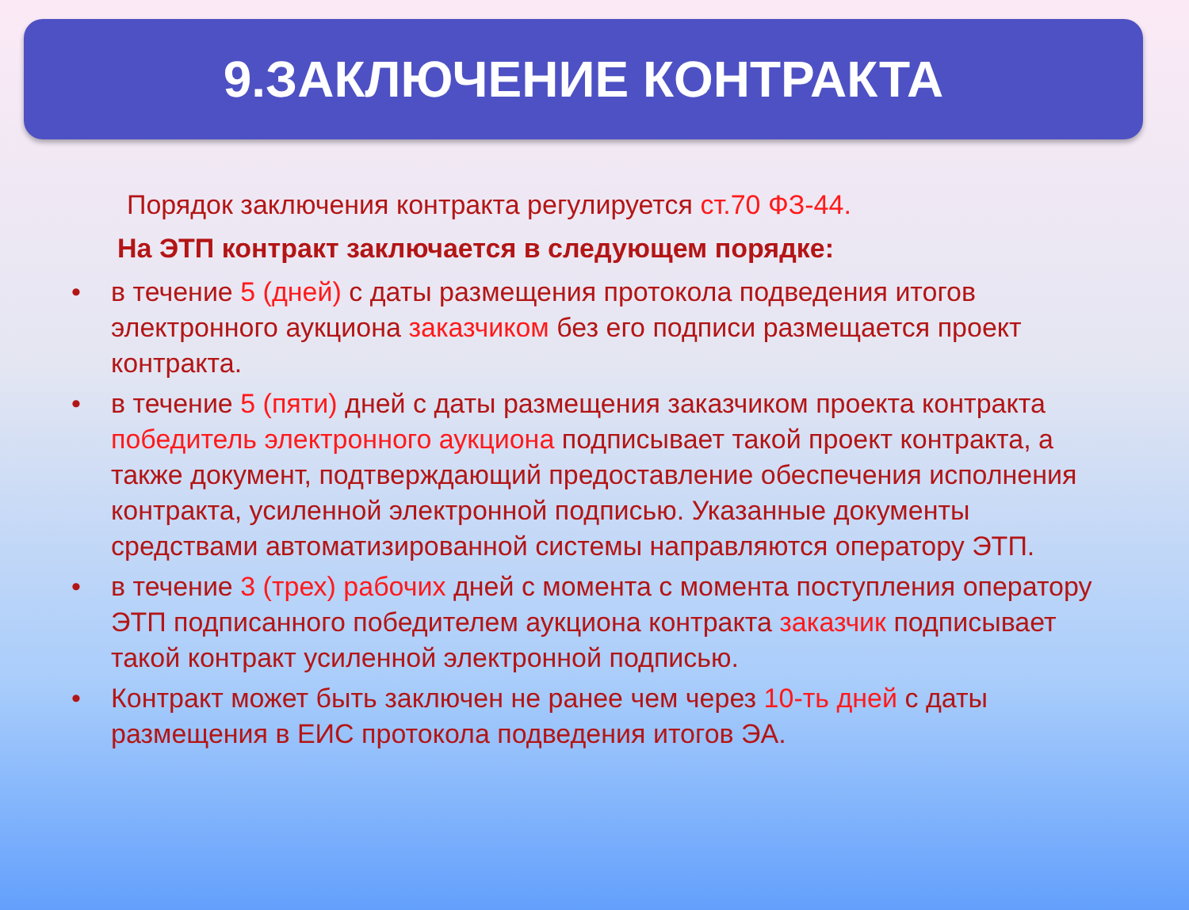9.ЗАКЛЮЧЕНИЕ КОНТРАКТА
Порядок заключения контракта регулируется ст.70 ФЗ-44.
На ЭТП контракт заключается в следующем порядке:
• в течение 5 (дней) с даты размещения протокола подведения итогов электронного аукциона заказчиком без его подписи размещается проект контракта.
• в течение 5 (пяти) дней с даты размещения заказчиком проекта контракта победитель электронного аукциона подписывает такой проект контракта, а также документ, подтверждающий предоставление обеспечения исполнения контракта, усиленной электронной подписью. Указанные документы средствами автоматизированной системы направляются оператору ЭТП.
• в течение 3 (трех) рабочих дней с момента с момента поступления оператору ЭТП подписанного победителем аукциона контракта заказчик подписывает такой контракт усиленной электронной подписью.
• Контракт может быть заключен не ранее чем через 10-ть дней с даты размещения в ЕИС протокола подведения итогов ЭА.